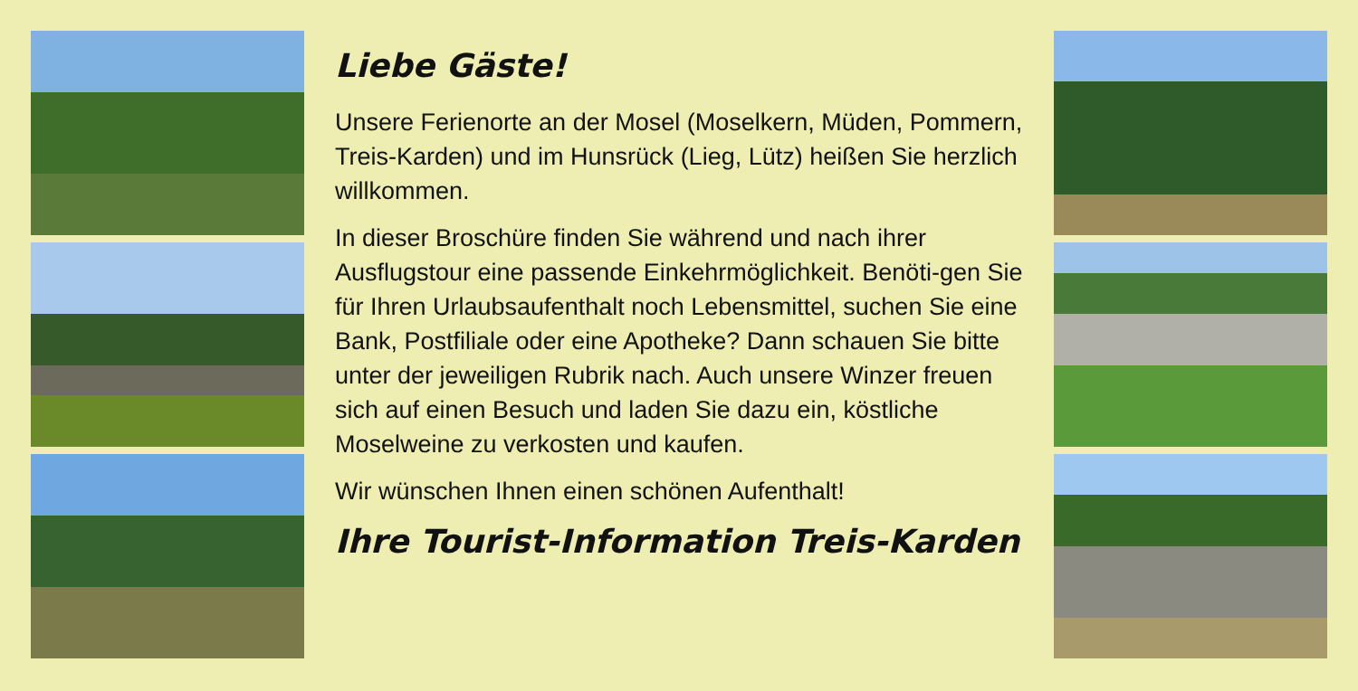Liebe Gäste!
Unsere Ferienorte an der Mosel (Moselkern, Müden, Pommern, Treis-Karden) und im Hunsrück (Lieg, Lütz) heißen Sie herzlich willkommen.
In dieser Broschüre finden Sie während und nach ihrer Ausflugstour eine passende Einkehrmöglichkeit. Benöti-gen Sie für Ihren Urlaubsaufenthalt noch Lebensmittel, suchen Sie eine Bank, Postfiliale oder eine Apotheke? Dann schauen Sie bitte unter der jeweiligen Rubrik nach. Auch unsere Winzer freuen sich auf einen Besuch und laden Sie dazu ein, köstliche Moselweine zu verkosten und kaufen.
Wir wünschen Ihnen einen schönen Aufenthalt!
Ihre Tourist-Information Treis-Karden